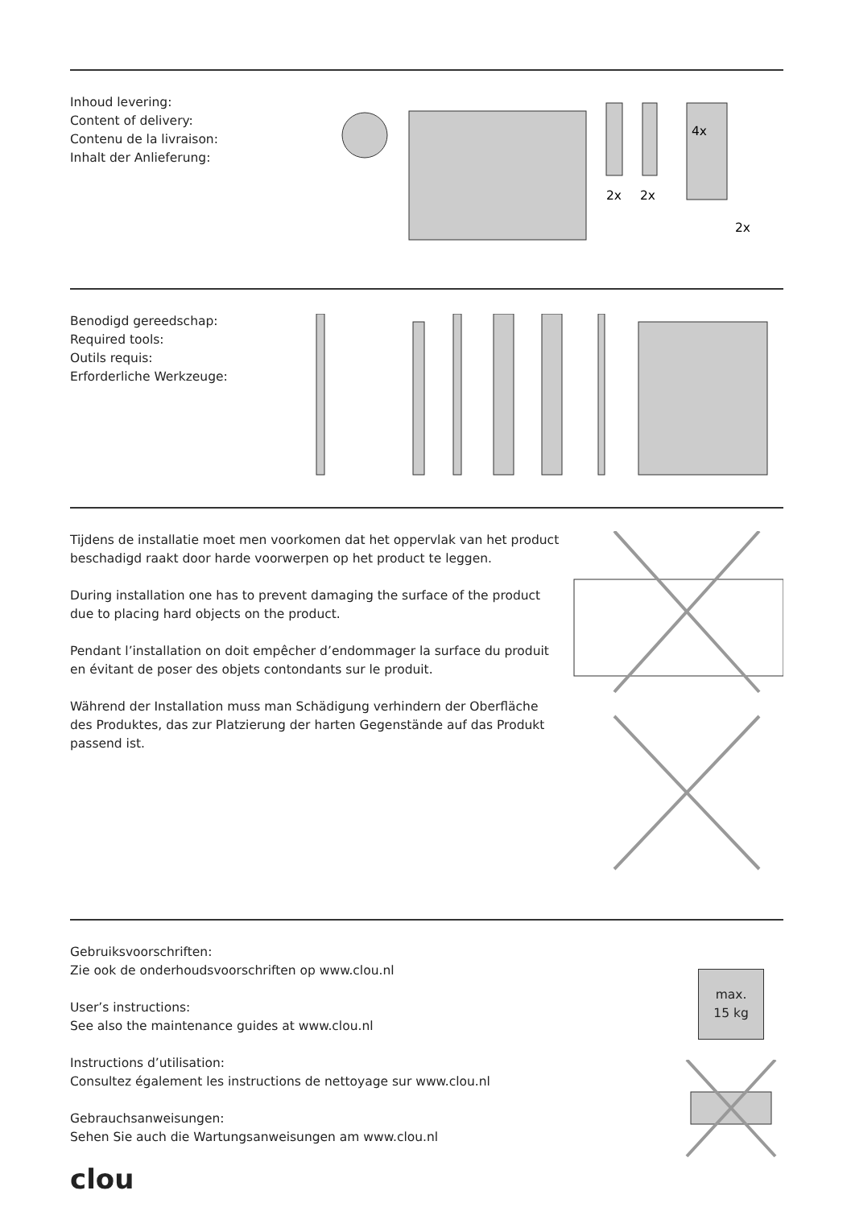Inhoud levering:
Content of delivery:
Contenu de la livraison:
Inhalt der Anlieferung:
2x
2x
4x
2x
Benodigd gereedschap:
Required tools:
Outils requis:
Erforderliche Werkzeuge:
Tijdens de installatie moet men voorkomen dat het oppervlak van het product beschadigd raakt door harde voorwerpen op het product te leggen.
During installation one has to prevent damaging the surface of the product due to placing hard objects on the product.
Pendant l’installation on doit empêcher d’endommager la surface du produit en évitant de poser des objets contondants sur le produit.
Während der Installation muss man Schädigung verhindern der Oberfläche des Produktes, das zur Platzierung der harten Gegenstände auf das Produkt passend ist.
Gebruiksvoorschriften:
Zie ook de onderhoudsvoorschriften op www.clou.nl
User’s instructions:
See also the maintenance guides at www.clou.nl
Instructions d’utilisation:
Consultez également les instructions de nettoyage sur www.clou.nl
Gebrauchsanweisungen:
Sehen Sie auch die Wartungsanweisungen am www.clou.nl
max.
15 kg
clou